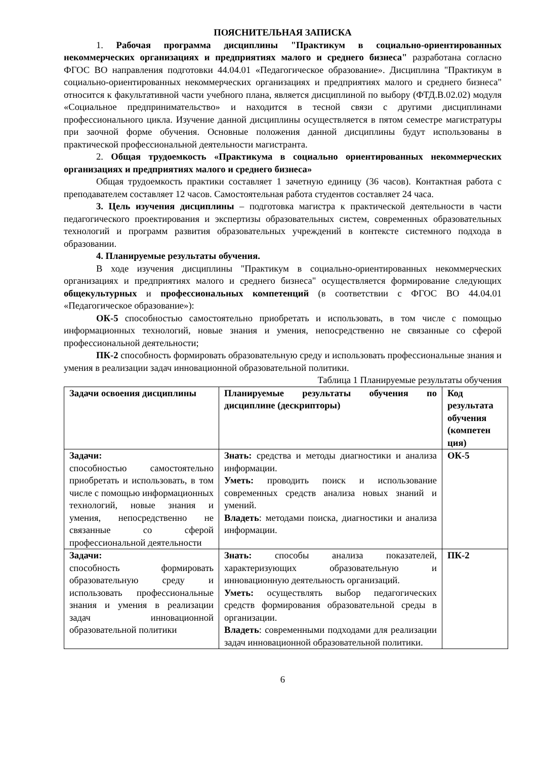ПОЯСНИТЕЛЬНАЯ ЗАПИСКА
1. Рабочая программа дисциплины "Практикум в социально-ориентированных некоммерческих организациях и предприятиях малого и среднего бизнеса" разработана согласно ФГОС ВО направления подготовки 44.04.01 «Педагогическое образование». Дисциплина "Практикум в социально-ориентированных некоммерческих организациях и предприятиях малого и среднего бизнеса" относится к факультативной части учебного плана, является дисциплиной по выбору (ФТД.В.02.02) модуля «Социальное предпринимательство» и находится в тесной связи с другими дисциплинами профессионального цикла. Изучение данной дисциплины осуществляется в пятом семестре магистратуры при заочной форме обучения. Основные положения данной дисциплины будут использованы в практической профессиональной деятельности магистранта.
2. Общая трудоемкость «Практикума в социально ориентированных некоммерческих организациях и предприятиях малого и среднего бизнеса»
Общая трудоемкость практики составляет 1 зачетную единицу (36 часов). Контактная работа с преподавателем составляет 12 часов. Самостоятельная работа студентов составляет 24 часа.
3. Цель изучения дисциплины – подготовка магистра к практической деятельности в части педагогического проектирования и экспертизы образовательных систем, современных образовательных технологий и программ развития образовательных учреждений в контексте системного подхода в образовании.
4. Планируемые результаты обучения.
В ходе изучения дисциплины "Практикум в социально-ориентированных некоммерческих организациях и предприятиях малого и среднего бизнеса" осуществляется формирование следующих общекультурных и профессиональных компетенций (в соответствии с ФГОС ВО 44.04.01 «Педагогическое образование»):
ОК-5 способностью самостоятельно приобретать и использовать, в том числе с помощью информационных технологий, новые знания и умения, непосредственно не связанные со сферой профессиональной деятельности;
ПК-2 способность формировать образовательную среду и использовать профессиональные знания и умения в реализации задач инновационной образовательной политики.
Таблица 1 Планируемые результаты обучения
| Задачи освоения дисциплины | Планируемые результаты обучения по дисциплине (дескрипторы) | Код результата обучения (компетен ция) |
| Задачи: способностью самостоятельно приобретать и использовать, в том числе с помощью информационных технологий, новые знания и умения, непосредственно не связанные со сферой профессиональной деятельности | Знать: средства и методы диагностики и анализа информации. Уметь: проводить поиск и использование современных средств анализа новых знаний и умений. Владеть : методами поиска, диагностики и анализа информации. | ОК-5 |
| Задачи: способность формировать образовательную среду и использовать профессиональные знания и умения в реализации задач инновационной образовательной политики | Знать: способы анализа показателей, характеризующих образовательную и инновационную деятельность организаций. Уметь: осуществлять выбор педагогических средств формирования образовательной среды в организации. Владеть : современными подходами для реализации задач инновационной образовательной политики. | ПК-2 |
6